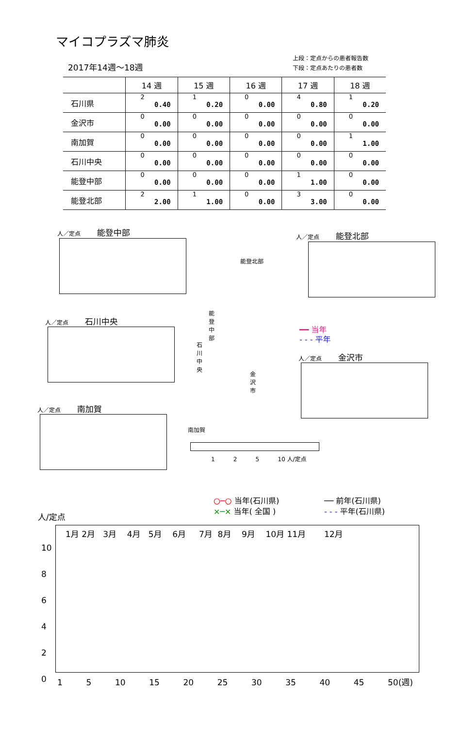マイコプラズマ肺炎
2017年14週〜18週
上段：定点からの患者報告数
下段：定点あたりの患者数
| | 14 週 | 15 週 | 16 週 | 17 週 | 18 週 |
| --- | --- | --- | --- | --- | --- |
| 石川県 | 2 0.40 | 1 0.20 | 0 0.00 | 4 0.80 | 1 0.20 |
| 金沢市 | 0 0.00 | 0 0.00 | 0 0.00 | 0 0.00 | 0 0.00 |
| 南加賀 | 0 0.00 | 0 0.00 | 0 0.00 | 0 0.00 | 1 1.00 |
| 石川中央 | 0 0.00 | 0 0.00 | 0 0.00 | 0 0.00 | 0 0.00 |
| 能登中部 | 0 0.00 | 0 0.00 | 0 0.00 | 1 1.00 | 0 0.00 |
| 能登北部 | 2 2.00 | 1 1.00 | 0 0.00 | 3 3.00 | 0 0.00 |
人／定点 能登中部 人／定点 能登北部
人／定点 石川中央
━━ 当年
- - - 平年
人／定点 金沢市
人／定点 南加賀
能登北部
能登中部
石川中央
金沢市
南加賀
1 2 5 10 人/定点
○─○ 当年(石川県)
×─× 当年( 全国 )
── 前年(石川県)
- - - 平年(石川県)
人/定点
1月 2月 3月 4月 5月 6月 7月 8月 9月 10月 11月 12月
1 5 10 15 20 25 30 35 40 45 50(週)
10
8
6
4
2
0